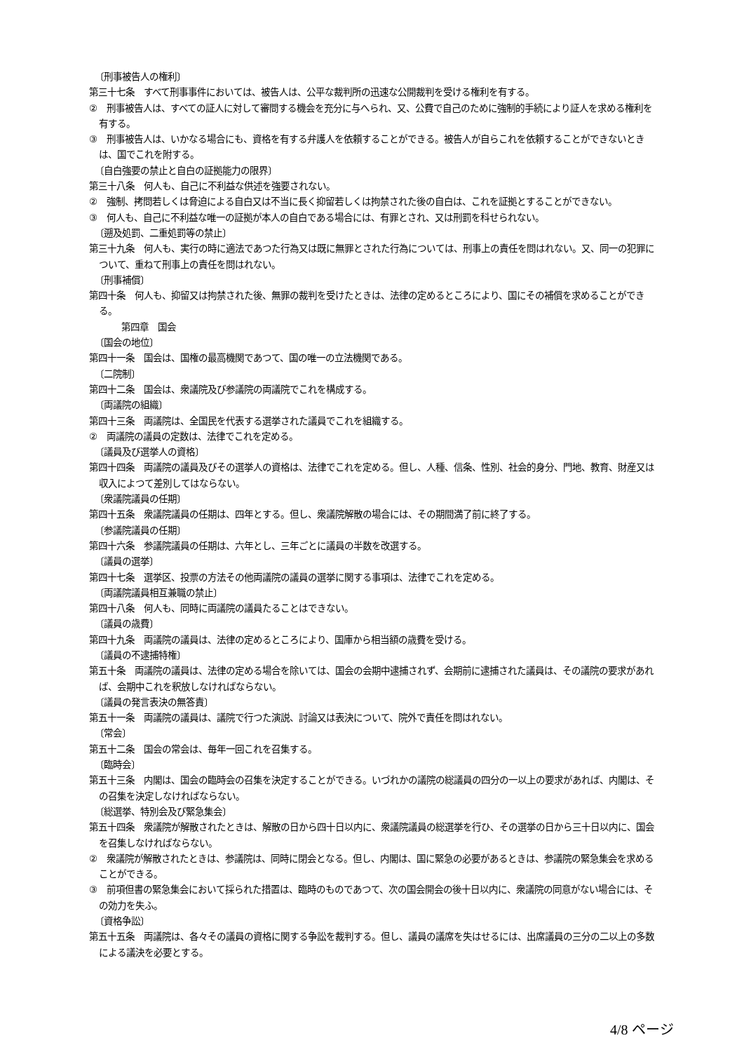〔刑事被告人の権利〕
第三十七条　すべて刑事事件においては、被告人は、公平な裁判所の迅速な公開裁判を受ける権利を有する。
②　刑事被告人は、すべての証人に対して審問する機会を充分に与へられ、又、公費で自己のために強制的手続により証人を求める権利を有する。
③　刑事被告人は、いかなる場合にも、資格を有する弁護人を依頼することができる。被告人が自らこれを依頼することができないときは、国でこれを附する。
〔自白強要の禁止と自白の証拠能力の限界〕
第三十八条　何人も、自己に不利益な供述を強要されない。
②　強制、拷問若しくは脅迫による自白又は不当に長く抑留若しくは拘禁された後の自白は、これを証拠とすることができない。
③　何人も、自己に不利益な唯一の証拠が本人の自白である場合には、有罪とされ、又は刑罰を科せられない。
〔遡及処罰、二重処罰等の禁止〕
第三十九条　何人も、実行の時に適法であつた行為又は既に無罪とされた行為については、刑事上の責任を問はれない。又、同一の犯罪について、重ねて刑事上の責任を問はれない。
〔刑事補償〕
第四十条　何人も、抑留又は拘禁された後、無罪の裁判を受けたときは、法律の定めるところにより、国にその補償を求めることができる。
第四章　国会
〔国会の地位〕
第四十一条　国会は、国権の最高機関であつて、国の唯一の立法機関である。
〔二院制〕
第四十二条　国会は、衆議院及び参議院の両議院でこれを構成する。
〔両議院の組織〕
第四十三条　両議院は、全国民を代表する選挙された議員でこれを組織する。
②　両議院の議員の定数は、法律でこれを定める。
〔議員及び選挙人の資格〕
第四十四条　両議院の議員及びその選挙人の資格は、法律でこれを定める。但し、人種、信条、性別、社会的身分、門地、教育、財産又は収入によつて差別してはならない。
〔衆議院議員の任期〕
第四十五条　衆議院議員の任期は、四年とする。但し、衆議院解散の場合には、その期間満了前に終了する。
〔参議院議員の任期〕
第四十六条　参議院議員の任期は、六年とし、三年ごとに議員の半数を改選する。
〔議員の選挙〕
第四十七条　選挙区、投票の方法その他両議院の議員の選挙に関する事項は、法律でこれを定める。
〔両議院議員相互兼職の禁止〕
第四十八条　何人も、同時に両議院の議員たることはできない。
〔議員の歳費〕
第四十九条　両議院の議員は、法律の定めるところにより、国庫から相当額の歳費を受ける。
〔議員の不逮捕特権〕
第五十条　両議院の議員は、法律の定める場合を除いては、国会の会期中逮捕されず、会期前に逮捕された議員は、その議院の要求があれば、会期中これを釈放しなければならない。
〔議員の発言表決の無答責〕
第五十一条　両議院の議員は、議院で行つた演説、討論又は表決について、院外で責任を問はれない。
〔常会〕
第五十二条　国会の常会は、毎年一回これを召集する。
〔臨時会〕
第五十三条　内閣は、国会の臨時会の召集を決定することができる。いづれかの議院の総議員の四分の一以上の要求があれば、内閣は、その召集を決定しなければならない。
〔総選挙、特別会及び緊急集会〕
第五十四条　衆議院が解散されたときは、解散の日から四十日以内に、衆議院議員の総選挙を行ひ、その選挙の日から三十日以内に、国会を召集しなければならない。
②　衆議院が解散されたときは、参議院は、同時に閉会となる。但し、内閣は、国に緊急の必要があるときは、参議院の緊急集会を求めることができる。
③　前項但書の緊急集会において採られた措置は、臨時のものであつて、次の国会開会の後十日以内に、衆議院の同意がない場合には、その効力を失ふ。
〔資格争訟〕
第五十五条　両議院は、各々その議員の資格に関する争訟を裁判する。但し、議員の議席を失はせるには、出席議員の三分の二以上の多数による議決を必要とする。
4/8 ページ